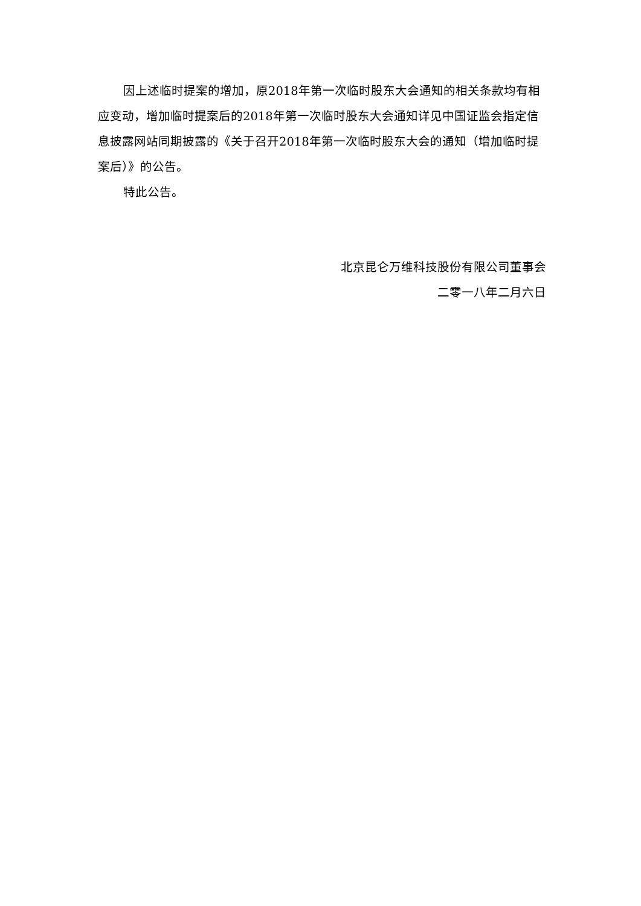因上述临时提案的增加，原2018年第一次临时股东大会通知的相关条款均有相应变动，增加临时提案后的2018年第一次临时股东大会通知详见中国证监会指定信息披露网站同期披露的《关于召开2018年第一次临时股东大会的通知（增加临时提案后）》的公告。
特此公告。
北京昆仑万维科技股份有限公司董事会
二零一八年二月六日